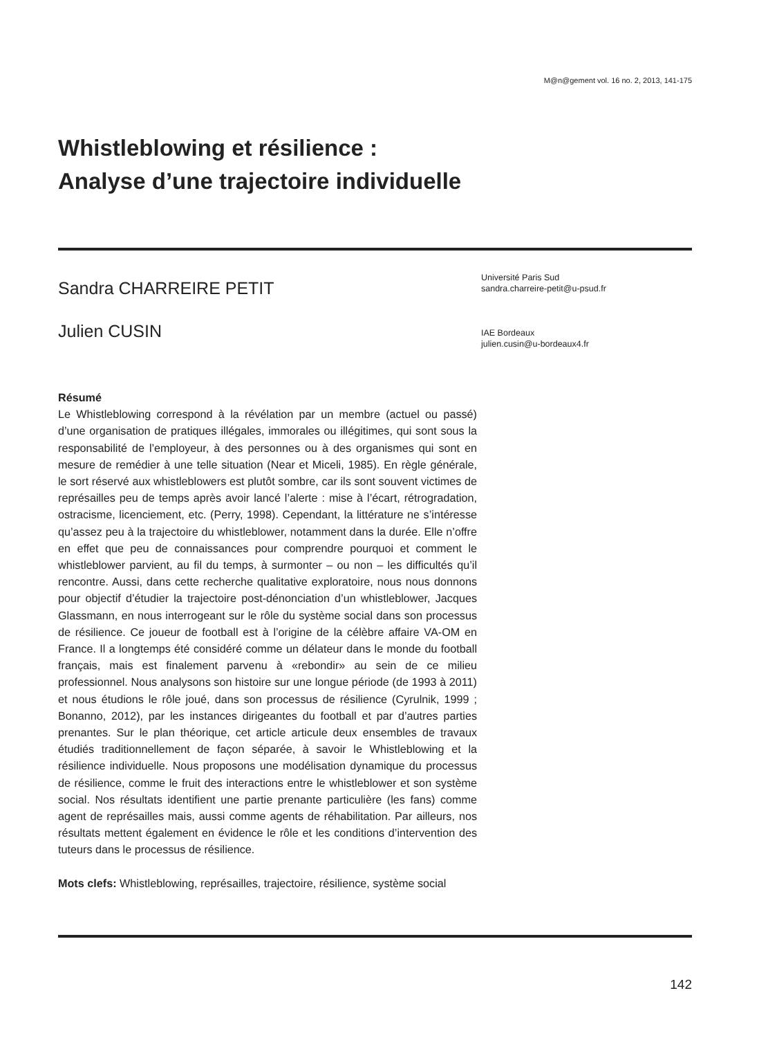M@n@gement vol. 16 no. 2, 2013, 141-175
Whistleblowing et résilience :
Analyse d’une trajectoire individuelle
Sandra CHARREIRE PETIT
Julien CUSIN
Université Paris Sud
sandra.charreire-petit@u-psud.fr
IAE Bordeaux
julien.cusin@u-bordeaux4.fr
Résumé
Le Whistleblowing correspond à la révélation par un membre (actuel ou passé) d’une organisation de pratiques illégales, immorales ou illégitimes, qui sont sous la responsabilité de l’employeur, à des personnes ou à des organismes qui sont en mesure de remédier à une telle situation (Near et Miceli, 1985). En règle générale, le sort réservé aux whistleblowers est plutôt sombre, car ils sont souvent victimes de représailles peu de temps après avoir lancé l’alerte : mise à l’écart, rétrogradation, ostracisme, licenciement, etc. (Perry, 1998). Cependant, la littérature ne s’intéresse qu’assez peu à la trajectoire du whistleblower, notamment dans la durée. Elle n’offre en effet que peu de connaissances pour comprendre pourquoi et comment le whistleblower parvient, au fil du temps, à surmonter – ou non – les difficultés qu’il rencontre. Aussi, dans cette recherche qualitative exploratoire, nous nous donnons pour objectif d’étudier la trajectoire post-dénonciation d’un whistleblower, Jacques Glassmann, en nous interrogeant sur le rôle du système social dans son processus de résilience. Ce joueur de football est à l’origine de la célèbre affaire VA-OM en France. Il a longtemps été considéré comme un délateur dans le monde du football français, mais est finalement parvenu à «rebondir» au sein de ce milieu professionnel. Nous analysons son histoire sur une longue période (de 1993 à 2011) et nous étudions le rôle joué, dans son processus de résilience (Cyrulnik, 1999 ; Bonanno, 2012), par les instances dirigeantes du football et par d’autres parties prenantes. Sur le plan théorique, cet article articule deux ensembles de travaux étudiés traditionnellement de façon séparée, à savoir le Whistleblowing et la résilience individuelle. Nous proposons une modélisation dynamique du processus de résilience, comme le fruit des interactions entre le whistleblower et son système social. Nos résultats identifient une partie prenante particulière (les fans) comme agent de représailles mais, aussi comme agents de réhabilitation. Par ailleurs, nos résultats mettent également en évidence le rôle et les conditions d’intervention des tuteurs dans le processus de résilience.
Mots clefs: Whistleblowing, représailles, trajectoire, résilience, système social
142